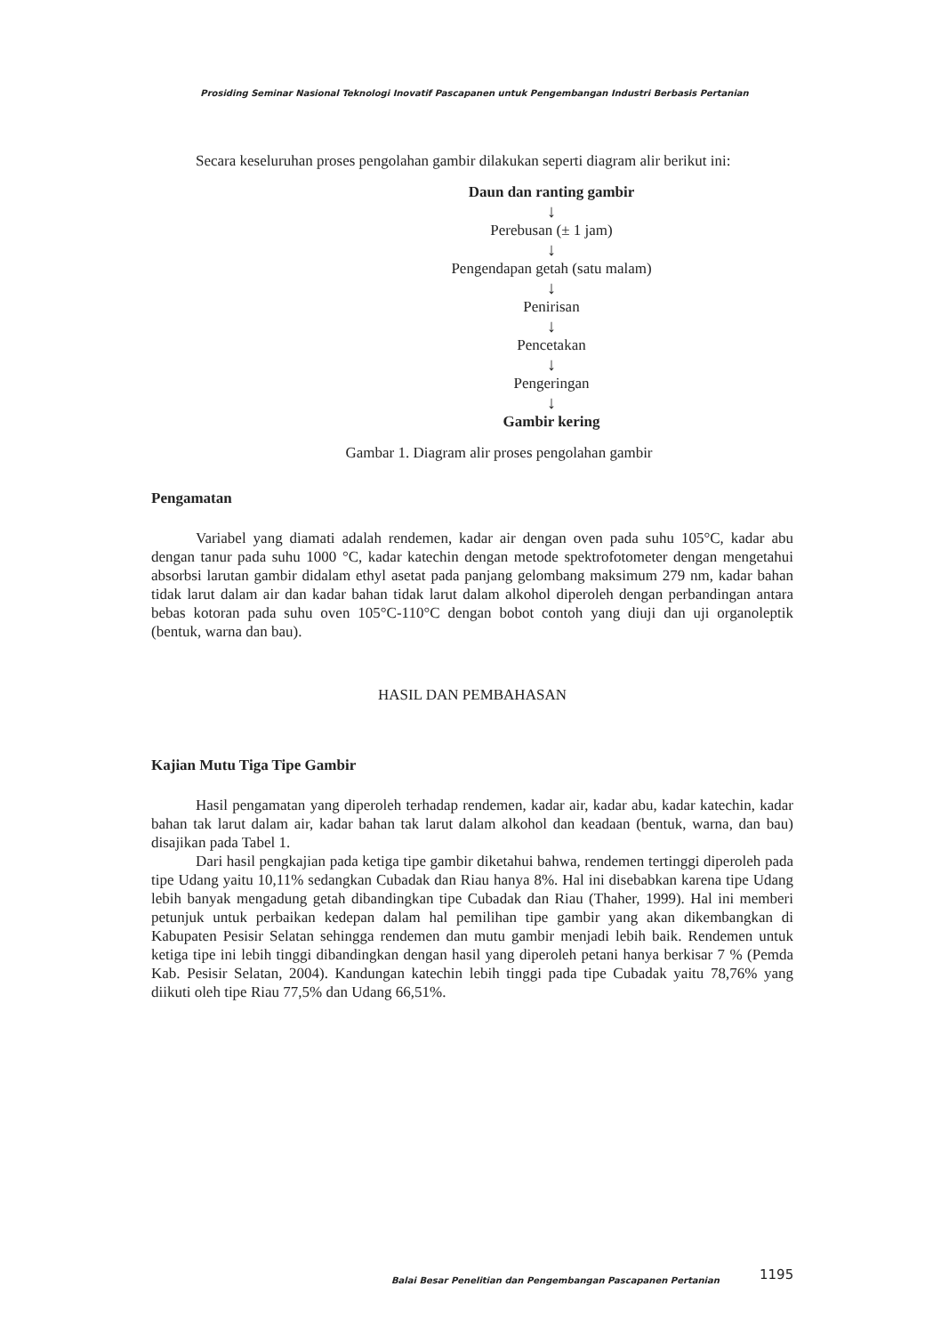Prosiding Seminar Nasional Teknologi Inovatif Pascapanen untuk Pengembangan Industri Berbasis Pertanian
Secara keseluruhan proses pengolahan gambir dilakukan seperti diagram alir berikut ini:
Daun dan ranting gambir
↓
Perebusan (± 1 jam)
↓
Pengendapan getah (satu malam)
↓
Penirisan
↓
Pencetakan
↓
Pengeringan
↓
Gambir kering
Gambar 1. Diagram alir proses pengolahan gambir
Pengamatan
Variabel yang diamati adalah rendemen, kadar air dengan oven pada suhu 105°C, kadar abu dengan tanur pada suhu 1000 °C, kadar katechin dengan metode spektrofotometer dengan mengetahui absorbsi larutan gambir didalam ethyl asetat pada panjang gelombang maksimum 279 nm, kadar bahan tidak larut dalam air dan kadar bahan tidak larut dalam alkohol diperoleh dengan perbandingan antara bebas kotoran pada suhu oven 105°C-110°C dengan bobot contoh yang diuji dan uji organoleptik (bentuk, warna dan bau).
HASIL DAN PEMBAHASAN
Kajian Mutu Tiga Tipe Gambir
Hasil pengamatan yang diperoleh terhadap rendemen, kadar air, kadar abu, kadar katechin, kadar bahan tak larut dalam air, kadar bahan tak larut dalam alkohol dan keadaan (bentuk, warna, dan bau) disajikan pada Tabel 1.
Dari hasil pengkajian pada ketiga tipe gambir diketahui bahwa, rendemen tertinggi diperoleh pada tipe Udang yaitu 10,11% sedangkan Cubadak dan Riau hanya 8%. Hal ini disebabkan karena tipe Udang lebih banyak mengadung getah dibandingkan tipe Cubadak dan Riau (Thaher, 1999). Hal ini memberi petunjuk untuk perbaikan kedepan dalam hal pemilihan tipe gambir yang akan dikembangkan di Kabupaten Pesisir Selatan sehingga rendemen dan mutu gambir menjadi lebih baik. Rendemen untuk ketiga tipe ini lebih tinggi dibandingkan dengan hasil yang diperoleh petani hanya berkisar 7 % (Pemda Kab. Pesisir Selatan, 2004). Kandungan katechin lebih tinggi pada tipe Cubadak yaitu 78,76% yang diikuti oleh tipe Riau 77,5% dan Udang 66,51%.
Balai Besar Penelitian dan Pengembangan Pascapanen Pertanian
1195